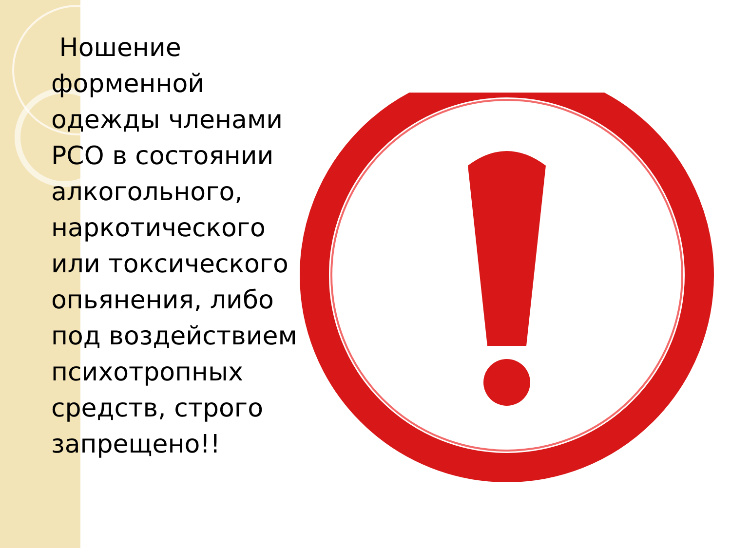Ношение форменной одежды членами РСО в состоянии алкогольного, наркотического или токсического опьянения, либо под воздействием психотропных средств, строго запрещено!!